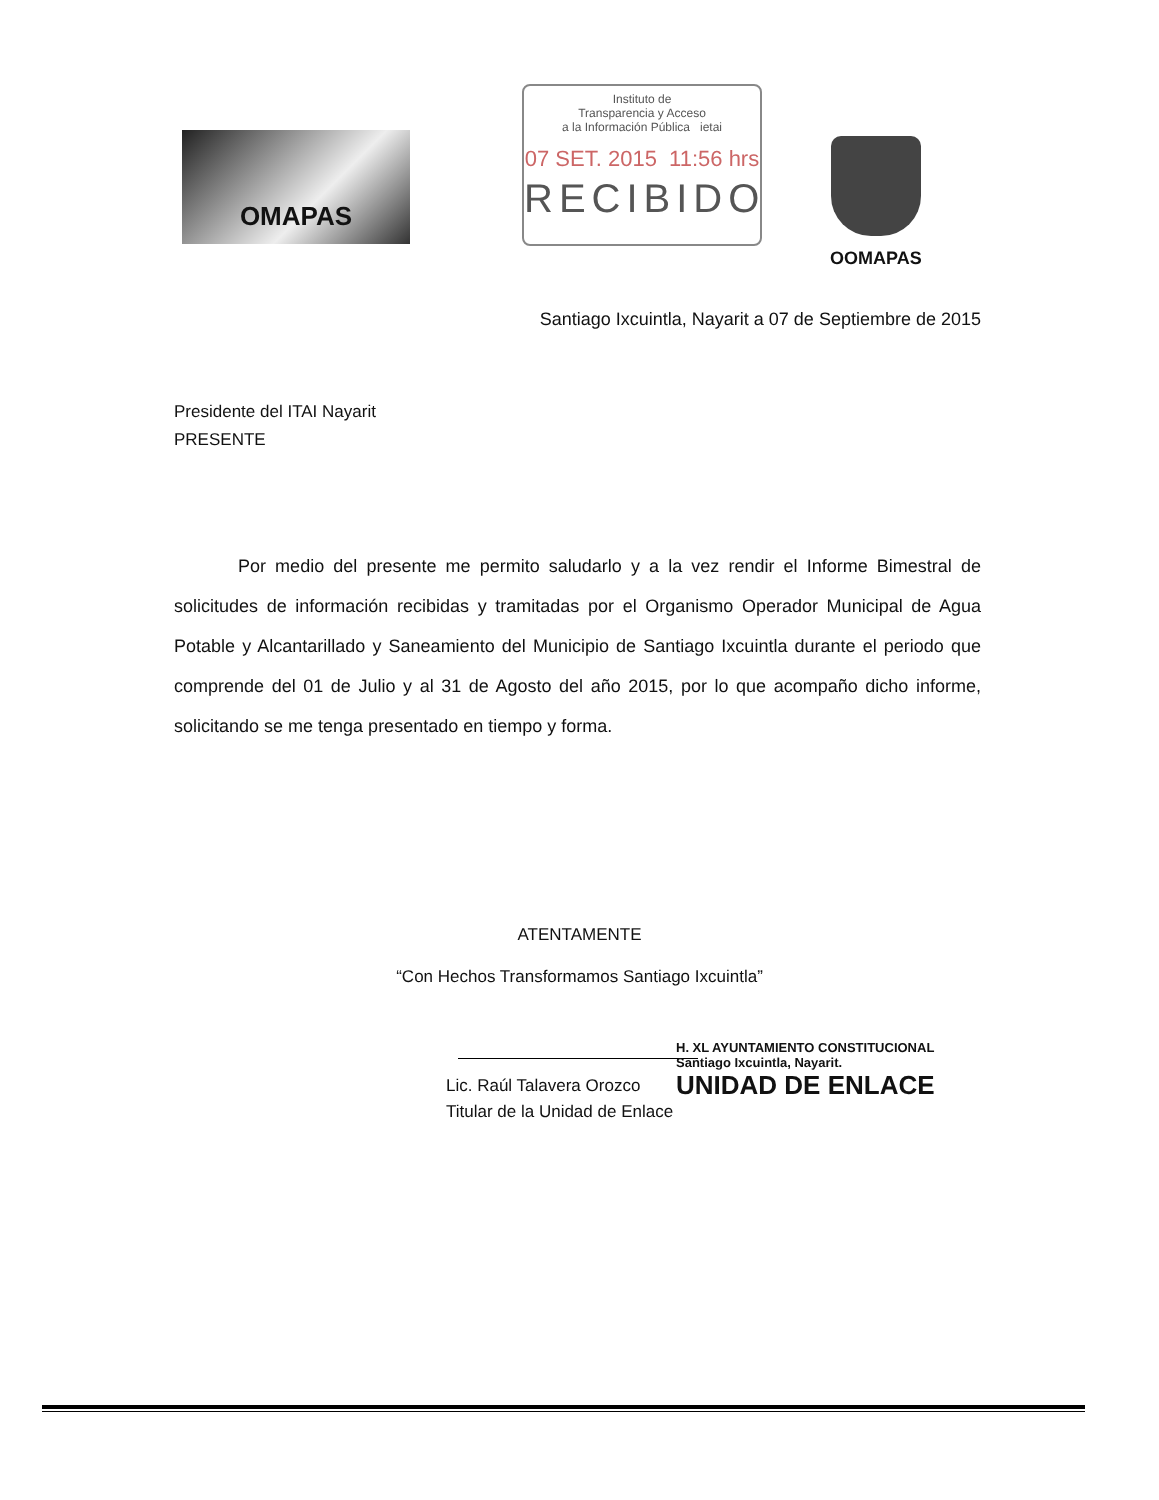OMAPAS
Instituto de
Transparencia y Acceso
a la Información Pública ietai
07 SET. 2015 11:56 hrs
RECIBIDO
OOMAPAS
Santiago Ixcuintla, Nayarit a 07 de Septiembre de 2015
Presidente del ITAI Nayarit
PRESENTE
Por medio del presente me permito saludarlo y a la vez rendir el Informe Bimestral de solicitudes de información recibidas y tramitadas por el Organismo Operador Municipal de Agua Potable y Alcantarillado y Saneamiento del Municipio de Santiago Ixcuintla durante el periodo que comprende del 01 de Julio y al 31 de Agosto del año 2015, por lo que acompaño dicho informe, solicitando se me tenga presentado en tiempo y forma.
ATENTAMENTE
“Con Hechos Transformamos Santiago Ixcuintla”
Lic. Raúl Talavera Orozco
Titular de la Unidad de Enlace
H. XL AYUNTAMIENTO CONSTITUCIONAL
Santiago Ixcuintla, Nayarit.
UNIDAD DE ENLACE